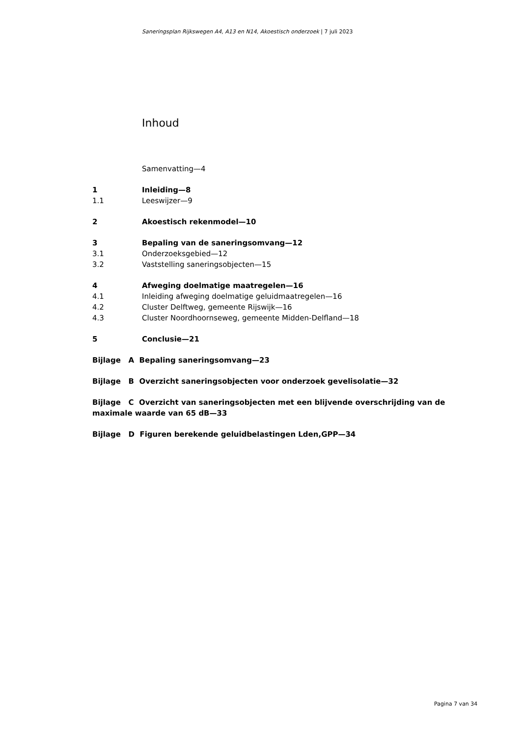Saneringsplan Rijkswegen A4, A13 en N14, Akoestisch onderzoek | 7 juli 2023
Inhoud
Samenvatting—4
1 Inleiding—8
1.1 Leeswijzer—9
2 Akoestisch rekenmodel—10
3 Bepaling van de saneringsomvang—12
3.1 Onderzoeksgebied—12
3.2 Vaststelling saneringsobjecten—15
4 Afweging doelmatige maatregelen—16
4.1 Inleiding afweging doelmatige geluidmaatregelen—16
4.2 Cluster Delftweg, gemeente Rijswijk—16
4.3 Cluster Noordhoornseweg, gemeente Midden-Delfland—18
5 Conclusie—21
Bijlage A Bepaling saneringsomvang—23
Bijlage B Overzicht saneringsobjecten voor onderzoek gevelisolatie—32
Bijlage C Overzicht van saneringsobjecten met een blijvende overschrijding van de maximale waarde van 65 dB—33
Bijlage D Figuren berekende geluidbelastingen Lden,GPP—34
Pagina 7 van 34